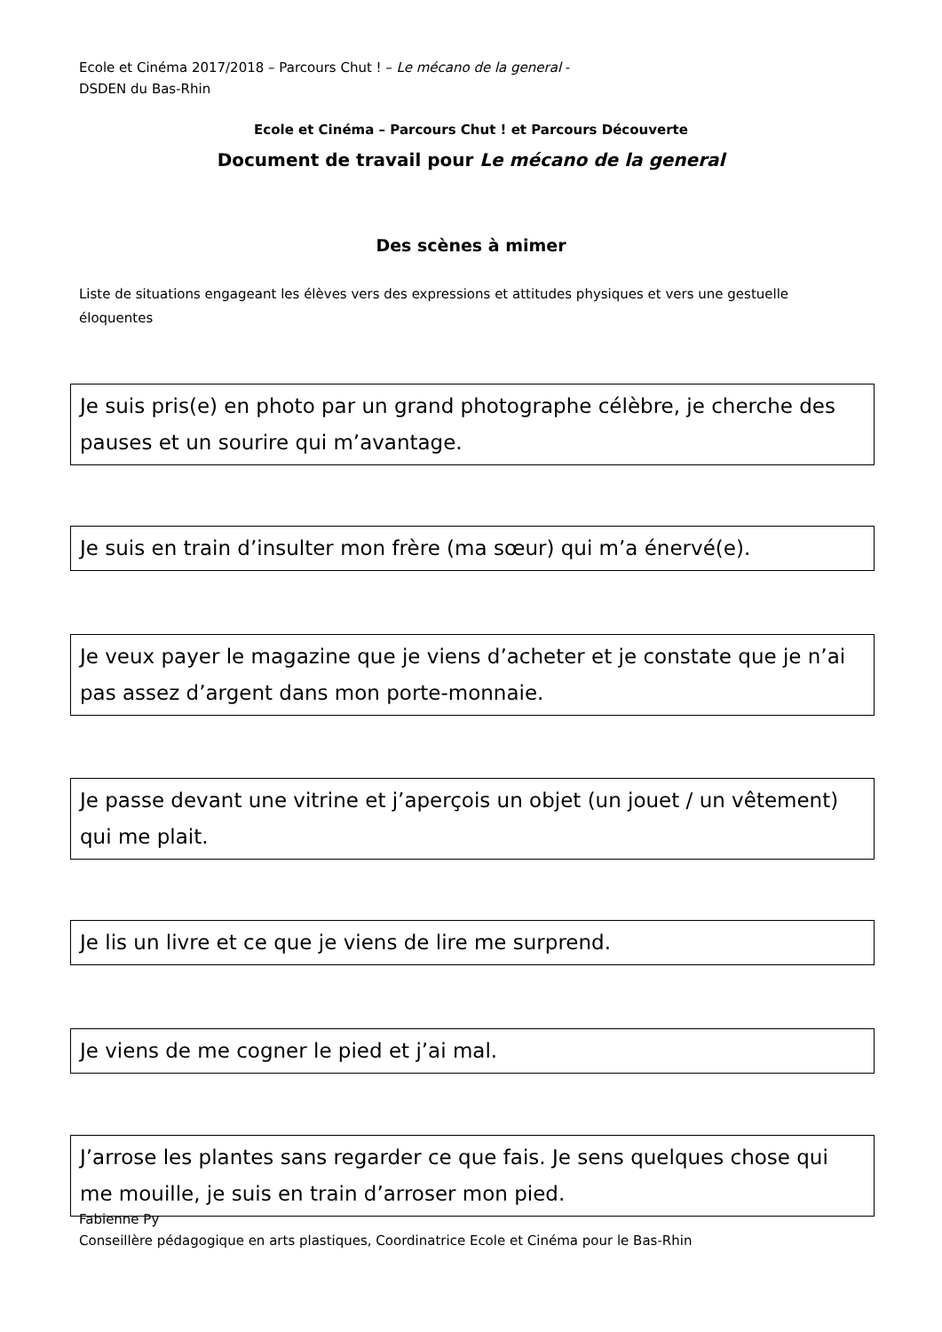Ecole et Cinéma 2017/2018 – Parcours Chut ! – Le mécano de la general -
DSDEN du Bas-Rhin
Ecole et Cinéma – Parcours Chut ! et Parcours Découverte
Document de travail pour Le mécano de la general
Des scènes à mimer
Liste de situations engageant les élèves vers des expressions et attitudes physiques et vers une gestuelle éloquentes
Je suis pris(e) en photo par un grand photographe célèbre, je cherche des pauses et un sourire qui m’avantage.
Je suis en train d’insulter mon frère (ma sœur) qui m’a énervé(e).
Je veux payer le magazine que je viens d’acheter et je constate que je n’ai pas assez d’argent dans mon porte-monnaie.
Je passe devant une vitrine et j’aperçois un objet (un jouet / un vêtement) qui me plait.
Je lis un livre et ce que je viens de lire me surprend.
Je viens de me cogner le pied et j’ai mal.
J’arrose les plantes sans regarder ce que fais. Je sens quelques chose qui me mouille, je suis en train d’arroser mon pied.
Fabienne Py
Conseillère pédagogique en arts plastiques, Coordinatrice Ecole et Cinéma pour le Bas-Rhin